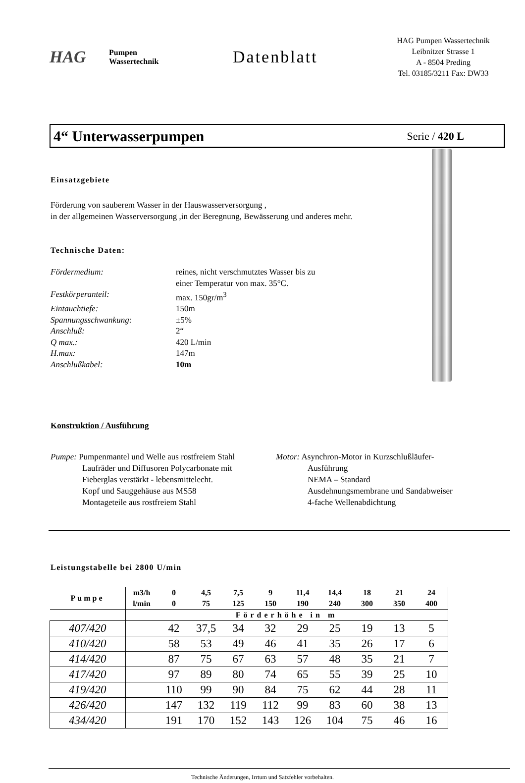HAG
Pumpen
Wassertechnik
Datenblatt
HAG Pumpen Wassertechnik
Leibnitzer Strasse 1
A - 8504 Preding
Tel. 03185/3211 Fax: DW33
4“ Unterwasserpumpen
Serie / 420 L
Einsatzgebiete
Förderung von sauberem Wasser in der Hauswasserversorgung ,
in der allgemeinen Wasserversorgung ,in der Beregnung, Bewässerung und anderes mehr.
Technische Daten:
Fördermedium: reines, nicht verschmutztes Wasser bis zu
einer Temperatur von max. 35°C. Festkörperanteil: max. 150gr/m<sup>3</sup> Eintauchtiefe: 150m Spannungsschwankung: ±5% Anschluß: 2“ Q max.: 420 L/min H.max: 147m Anschlußkabel: 10m
Konstruktion / Ausführung
Pumpe: Pumpenmantel und Welle aus rostfreiem Stahl
Laufräder und Diffusoren Polycarbonate mit
Fieberglas verstärkt - lebensmittelecht.
Kopf und Sauggehäuse aus MS58
Montageteile aus rostfreiem Stahl
Motor: Asynchron-Motor in Kurzschlußläufer-
Ausführung
NEMA – Standard
Ausdehnungsmembrane und Sandabweiser
4-fache Wellenabdichtung
Leistungstabelle bei 2800 U/min
| Pumpe | m3/h | 0 | 4,5 | 7,5 | 9 | 11,4 | 14,4 | 18 | 21 | 24 |
| --- | --- | --- | --- | --- | --- | --- | --- | --- | --- | --- |
| | l/min | 0 | 75 | 125 | 150 | 190 | 240 | 300 | 350 | 400 |
| | Förderhöhe in m | | | | | | | | | |
| 407/420 | | 42 | 37,5 | 34 | 32 | 29 | 25 | 19 | 13 | 5 |
| 410/420 | | 58 | 53 | 49 | 46 | 41 | 35 | 26 | 17 | 6 |
| 414/420 | | 87 | 75 | 67 | 63 | 57 | 48 | 35 | 21 | 7 |
| 417/420 | | 97 | 89 | 80 | 74 | 65 | 55 | 39 | 25 | 10 |
| 419/420 | | 110 | 99 | 90 | 84 | 75 | 62 | 44 | 28 | 11 |
| 426/420 | | 147 | 132 | 119 | 112 | 99 | 83 | 60 | 38 | 13 |
| 434/420 | | 191 | 170 | 152 | 143 | 126 | 104 | 75 | 46 | 16 |
Technische Änderungen, Irrtum und Satzfehler vorbehalten.